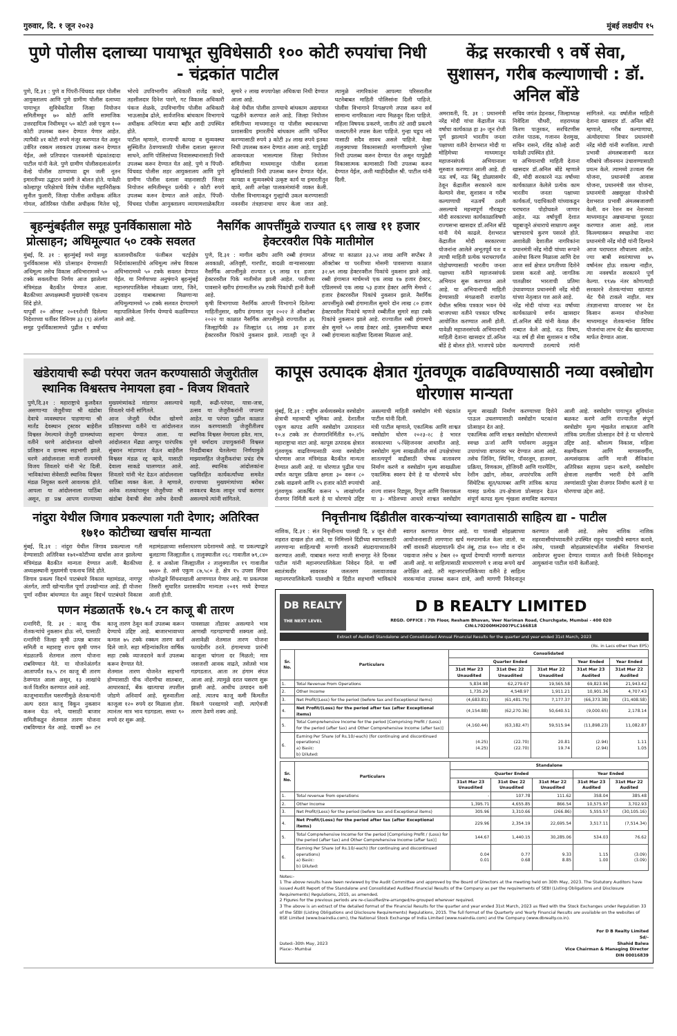गुरुवार, दि. १ जून २०२३ मुंबई लक्षदीप १५
पुणे पोलीस दलाच्या पायाभूत सुविधेसाठी १०० कोटी रुपयांचा निधी - चंद्रकांत पाटील
पुणे, दि.३१ : पुणे व पिंपरी-चिंचवड शहर पोलीस आयुक्तालय आणि पुणे ग्रामीण पोलीस दलाच्या पायाभूत सुविधेकरिता जिल्हा नियोजन समितीमधून ७० कोटी आणि सामाजिक उत्तरदायित्व निधीमधून ५० कोटी असे एकूण १०० कोटी उपलब्ध करुन देण्यात येणार आहेत. त्यापैकी ४१ कोटी रुपये मंजूर करण्यात येत असून उर्वरित रक्कम लवकरच उपलब्ध करुन देण्यात येईल, असे प्रतिपादन पालकमंत्री चंद्रकांतदादा पाटील यांनी केले. पुणे ग्रामीण पोलीसदलाअंतर्गत वेल्हे पोलीस ठाण्याच्या द्रुम जली नूतन इमारतीच्या उद्घाटन प्रसंगी ते बोलत होते. यावेळी कोल्हापूर परिक्षेत्राचे विशेष पोलीस महानिरीक्षक सुनील फुलारी, जिल्हा पोलीस अधीक्षक अंकित गोयल, अतिरिक्त पोलीस अधीक्षक मितेश घट्टे, भोरचे उपविभागीय अधिकारी राजेंद्र कचरे, तहसीलदार दिनेश पारगे, गट विकास अधिकारी पंकज शेळके, उपविभागीय पोलीस अधिकारी भाऊसाहेब ढोले, सार्वजनिक बांधकाम विभागाचे अधीक्षक अभियंता बप्पा बहीर आदी उपस्थित होते.
पाटील म्हणाले, राज्याची कायदा व सुव्यवस्था सुस्थितीत ठेवण्यासाठी पोलीस दलाला सुसज्ज साधने, आणि पोलिसांच्या निवासस्थानासाठी निधी उपलब्ध करुन देण्यात येत आहे. पुणे व पिंपरी-चिंचवड पोलीस शहर आयुक्तालय आणि पुणे ग्रामीण पोलीस दलाला वाहनासाठी जिल्हा नियोजन समितीमधून प्रत्येकी २ कोटी रुपये उपलब्ध करुन देण्यात आले आहेत. पिंपरी-चिंचवड पोलीस आयुक्तालय व्यायामशाळेकरिता सुमारे २ लाख रुपयापेक्षा अधिकचा निधी देण्यात आला आहे.
वेल्हे येथील पोलीस ठाण्याचे बांधकाम अद्ययावत पद्धतीने करण्यात आले आहे. जिल्हा नियोजन समितीच्या माध्यमातून या पोलीस स्थानकाच्या प्रशासकीय इमारतीचे बांधकाम आणि फर्निचर करण्यासाठी रुपये ३ कोटी ३४ लाख रुपये इतका निधी उपलब्ध करुन देण्यात आला आहे. यापुढेही आवश्यकता भासल्यास जिल्हा नियोजन समितीच्या माध्यमातून पोलीस दलाला सुविधांसाठी निधी उपलब्ध करुन देण्यात येईल. कायद्या व सुव्यवस्थेचे उत्कृष्ट कार्य या इमारतीतून व्हावे, अशी अपेक्षा पालकमंत्र्यांनी व्यक्त केली. पोलीस विभागाकडून गुन्ह्यांची उकल करण्यासाठी नवनवीन तंत्रज्ञानाचा वापर केला जात आहे. त्यामुळे नागरिकांना आपल्या परिसरातील घटनेबाबत माहिती पोलिसांना दिली पाहिजे. पोलीस विभागाने निःपक्षपणे तपास करुन सर्व सामान्य नागरिकाला न्याय मिळवून दिला पाहिजे. महिला विषयक प्रकरणे, जातीय तंटे आदी प्रकरणे जलदगतीने तपास केला पाहिजे. गुन्हा घडूच नये यासाठी सदैव सावध असले पाहिजे. वेल्हा तालुक्याच्या विकासासाठी मागणीप्रमाणे पुरेसा निधी उपलब्ध करुन देण्यात येत असून यापुढेही विकासात्मक कामासाठी निधी उपलब्ध करुन देण्यात येईल, अशी ग्वाहीदेखील श्री. पाटील यांनी दिली.
बृहन्मुंबईतील समूह पुनर्विकासाला मोठे प्रोत्साहन; अधिमूल्यात ५० टक्के सवलत
मुंबई, दि. ३१ : बृहन्मुंबई मध्ये समूह पुनर्विकासास मोठे प्रोत्साहन देण्यासाठी अधिमूल्य तसेच विकास अधिभारामध्ये ५० टक्के सवलतीचा निर्णय आज झालेल्या मंत्रिमंडळ बैठकीत घेण्यात आला. बैठकीच्या अध्यक्षस्थानी मुख्यमंत्री एकनाथ शिंदे होते.
यापूर्वी २० ऑगस्ट २०१९रोजी दिलेल्या निदेशाच्या धर्तीवर विनियम ३३ (९) अंतर्गत समूह पुनर्विकासामध्ये पुढील १ वर्षाच्या कालावधीकरिता फंजीबल चटईक्षेत्र निर्देशांकासाठीचे अधिमूल्य तसेच विकास अधिभारामध्ये ५० टक्के सवलत देण्यात येईल. या निर्णयाच्या अनुषंगाने बृहन्मुंबई महानगरपालिकेस मोकळ्या जागा, जिने, उदवाहन याबाबतच्या मिळणाऱ्या अधिमूल्यामध्ये ५० टक्के सलवत देण्यामागे महापालिकेला निर्णय घेण्याचे कळविण्यात आले आहे.
नैसर्गिक आपत्तींमुळे राज्यात ६९ लाख ११ हजार हेक्टरवरील पिके मातीमोल
पुणे, दि.३१ : मागील खरीप आणि रब्बी हंगामात अवकाळी, अतिवृष्टी, गारपीट, वादळी वाऱ्यासारख्या नैसर्गिक आपत्तींमुळे राज्यात ६९ लाख ११ हजार हेक्टरवरील पिके मातीमोल झाली आहेत. परतीच्या पावसाने खरीप हंगामातील ४७ टक्के पिकांची हानी केली आहे.
कृषी विभागाच्या नैसर्गिक आपत्ती विभागाने दिलेल्या माहितीनुसार, खरीप हंगामात जून २०२२ ते ऑक्टोबर २०२२ या काळात नैसर्गिक आपत्तीमुळे राज्यातील ३६ जिल्ह्यांपैकी ३४ जिल्ह्यांत ६६ लाख ३१ हजार हेक्टरवरील पिकांचे नुकसान झाले. त्यातही जून ते ऑगस्ट या काळात ३३.५२ लाख आणि सप्टेंबर ते ऑक्टोबर या परतीच्या मोसमी पावसाच्या काळात ३२.७९ लाख हेक्टरवरील पिकांचे नुकसान झाले आहे. रब्बी हंगामात मार्चमध्ये एक लाख १७ हजार हेक्टर, एप्रिलमध्ये एक लाख ५३ हजार हेक्टर आणि मेमध्ये ८ हजार हेक्टरवरील पिकांचे नुकसान झाले. नैसर्गिक आपत्तींमुळे रब्बी हंगामातील सुमारे दोन लाख ८० हजार हेक्टरवरील पिकांचे म्हणजे रब्बीतील सुमारे सहा टक्के पिकांचे नुकसान झाले आहे. राज्यातील रब्बी हंगामाचे क्षेत्र सुमारे ५० लाख हेक्टर आहे. नुकसानीच्या बाबत रब्बी हंगामाला काहीसा दिलासा मिळाला आहे.
केंद्र सरकारची ९ वर्षे सेवा, सुशासन, गरीब कल्याणाची : डॉ. अनिल बोंडे
अमरावती, दि. ३१ : प्रधानमंत्री नरेंद्र मोदी यांचा केंद्रातील नऊ वर्षाचा कार्यकाळ हा ३० जून रोजी पूर्ण झाल्याने भारतीय जनता पक्षाच्या वतीने देशभरात मोदी या मोहिमेच्या माध्यमातून महाजनसंपर्क अभियानाला सुरुवात करण्यात आली आहे. ही नऊ वर्ष, नऊ बिंदू डोळ्यासमोर ठेवून केंद्रातील सरकारने काम केल्याने सेवा, सुशासन व गरीब कल्याणाची नऊवर्षे ठरली असल्याचे महत्त्वपूर्ण गौरवद्गार मोदी सरकारच्या कार्यकाळाविषयी राज्यसभा खासदार डॉ.अनिल बोंडे यांनी येथे काढले. देशभरात केंद्रातील मोदी सरकारच्या योजनांना आलेले अभूतपूर्व यश व त्याची माहिती प्रत्येक घराघरापर्यंत पोहोचण्यासाठी भारतीय जनता पक्षाच्या वतीने महाजनसंपर्क अभियान सुरू करण्यात आले आहे. या अभियानाची माहिती देण्यासाठी मंगळवारी राजापेठ येथील श्रमिक पत्रकार भवन येथे भाजपच्या वतीने पत्रकार परिषद आयोजित करण्यात आली होती. यावेळी महाजनसंपर्क अभियानाची माहिती देताना खासदार डॉ.अनिल बोंडे हे बोलत होते. भाजपचे प्रदेश सचिव जयंत डेहनकर, जिल्हाध्यक्ष निवेदिता चौधरी, शहराध्यक्ष किरण पातुरकर, सरचिटणीस राजेश पाठक, गजानन देशमुख, सचिन रासने, रविंद्र कोल्हे आदी यावेळी उपस्थित होते.
या अभियानाची माहिती देताना खासदार डॉ.अनिल बोंडे म्हणाले की, मोदी सरकारने नऊ वर्षाच्या कार्यकाळात केलेले प्रत्येक काम भारतीय जनता पक्षाच्या कार्यकर्ता, पदाधिकारी यांच्याकडून घराघरात पोहोचवले जाणार आहेत. नऊ वर्षापूर्वी देशात चहूबाजूने अंधाराचे साम्राज्य असून भ्रष्टाचाराचे कुरण पसरले होते. अशावेळी देशातील नागरिकांना प्रधानमंत्री नरेंद्र मोदी यांच्या रूपाने आशेचा किरण मिळाला आणि देश आज सर्व क्षेत्रात प्रगतीच्या दिशेने प्रवास करतो आहे. जागतिक पातळीवर भारताची प्रतिमा उंचावण्यात प्रधानमंत्री नरेंद्र मोदी यांच्या नेतृत्वात यश आले आहे.
नरेंद्र मोदी यांच्या नऊ वर्षाच्या कार्यकाळाचे वर्णन खासदार डॉ.अनिल बोंडे यांनी केवळ तीन शब्दात केले आहे. नऊ विषय, नऊ वर्ष ही सेवा सुशासन व गरीब कल्याणाची ठरल्याचे त्यांनी सांगितले. नऊ वर्षातील माहिती देताना खासदार डॉ. अनिल बोंडे म्हणाले, गरीब कल्याणाचा, अंत्योदयाचा विचार प्रधानमंत्री नरेंद्र मोदी यांनी रुजविला. त्याची प्रभावी अंमलबजावणी करत गरिबांचे जीवनमान उंचावण्यासाठी प्रयत्न केले. त्यामध्ये उज्वला गॅस योजना, प्रधानमंत्री आवास योजना, प्रधानमंत्री जल योजना, प्रधानमंत्री अन्नसुरक्षा योजनेची देशभरात प्रभावी अंमलबजावणी केली. वन रेशन वन नेशनच्या माध्यमातून अन्नधान्याचा पुरवठा करण्यात आला आहे. लाल किल्ल्यावरून स्वच्छतेचा नारा प्रधानमंत्री नरेंद्र मोदी यांनी दिल्याने आज घराघरात शौचालय आहेत. ज्या बाबी स्वतंत्र्याच्या ७५ वर्षानंतर होऊ शकल्या नाहीत, त्या नववर्षात सरकारने पूर्ण केल्या. १९४७ नंतर कोणत्याही सरकारने शेतकऱ्यांच्या खात्यात थेट पैसे टाकले नाहीत. मात्र तंत्रज्ञानाच्या वापरावर भर देत किसान सन्मान योजनेच्या माध्यमातून शेतकऱ्यांना विविध योजनांचा लाभ थेट बँक खात्याच्या मार्फत देण्यात आला.
खंडेरायाची रूढी परंपरा जतन करण्यासाठी जेजुरीतील स्थानिक विश्वस्तच नेमायला हवा - विजय शिवतारे
पुणे,दि.३१ : महाराष्ट्राचे कुलदैवत असणाऱ्या जेजुरीच्या श्री खंडोबा देवाचे व्यवस्थापन पाहणाऱ्या श्री मार्तंड देवस्थान ट्रस्टवर बाहेरील विश्वस्त नेमल्याने जेजुरी ग्रामस्थांच्या वतीने धरणे आंदोलनात खोमणे प्रतिष्ठान व ग्रामस्थ सहभागी झाले. धरणे आंदोलनाला माजी राज्यमंत्री विजय शिवतारे यांनी भेट दिली. भाविकांच्या सेवेसाठी स्थानिक विश्वस्त मंडळ नियुक्त करणे आवश्यक होते. आपला या आंदोलनाला पाठिंबा असून, हा प्रश्न आपण राज्याच्या मुख्यमंत्र्यांकडे मांडणार असल्याचे शिवतारे यांनी सांगितले.
आज जेजुरी येथील खोमणे प्रतिष्ठानच्या वतीने या आंदोलनात सहभाग घेण्यात आला. या आंदोलनात मेंढ्या आणून पारंपरिक सुंबरान मांडण्यात येऊन बाहेरील विश्वस्त मंडळ रद्द व्हावे, यासाठी देवाला साकडे घालण्यात आले. शिवतारे यांनी भेट देऊन आंदोलनाला पाठिंबा व्यक्त केला. ते म्हणाले, अनेक शतकांपासून जेजुरीच्या श्री खंडोबा देवाची सेवा तसेच देवाची महती, रूढी-परंपरा, यात्रा-जत्रा, उत्सव या जेजुरीकरांनी जपल्या आहेत. या परंपरा पुढील काळात जतन करण्यासाठी जेजुरीतीलच स्थानिक विश्वस्त नेमायला हवेत. मात्र, पुणे धर्मादाय उपायुक्तांनी विश्वस्त निवडीबाबत घेतलेल्या निर्णयामुळे माझ्यासहित जेजुरीकरांचा प्रचंड रोष आहे. स्थानिक आंदोलकांना पक्षविरहित कार्यकर्त्यांच्या समवेत राज्याच्या मुख्यमंत्र्यांच्या बरोबर लवकरच बैठक लावून चर्चा करणार असल्याचे त्यांनी सांगितले.
नांदुरा येथील जिगाव प्रकल्पाला गती देणार; अतिरिक्त १७१० कोटीच्या खर्चास मान्यता
मुंबई, दि.३१ : नांदुरा येथील जिगाव प्रकल्पाला गती देण्यासाठी अतिरिक्त १७१०कोटीच्या खर्चास आज झालेल्या मंत्रिमंडळ बैठकीत मान्यता देण्यात आली. बैठकीच्या अध्यक्षस्थानी मुख्यमंत्री एकनाथ शिंदे होते.
जिगाव प्रकल्प विदर्भ पाटबंधारे विकास महामंडळ, नागपूर अंतर्गत, तापी खोऱ्यातील पूर्णा उपखोऱ्यात आहे. ही योजना पूर्णा नदीवर बांधण्यात येत असून विदर्भ पाटबंधारे विकास महामंडळाच्या सर्वसाधारण प्रदेशामध्ये आहे. या प्रकल्पाद्वारे बुलडाणा जिल्ह्यातील ६ तालुक्यातील २६८ गावातील ७९,८४० हे. व अकोला जिल्ह्यातील २ तालुक्यातील १९ गावातील ७७४० हे. असे एकुण ८७,५८० हे. क्षेत्र १५ उपसा सिंचन योजनेद्वारे सिंचनाखाली आणण्यात येणार आहे. या प्रकल्पास तिसरी सुधारित प्रशासकीय मान्यता २०१९ मध्ये देण्यात आली होती.
पणन मंडळातर्फे १७.५ टन काजू बी तारण
रत्नागिरी, दि. ३१ : काजू पीक शेतकऱ्यांचे नुकसान होऊ नये, यासाठी रत्नागिरी जिल्हा कृषी उत्पन्न बाजार समिती व महाराष्ट्र राज्य कृषी पणन मंडळातर्फे शेतमाल तारण योजना राबविण्यात येते. या योजनेअंतर्गत आतापर्यंत १७.५ टन काजू बी तारण ठेवण्यात आला असून, १३ लाखांचे कर्ज वितरित करण्यात आले आहे.
काजूभावातील घसरणीमुळे शेतकऱ्यांनी अल्प दरात काजू विकून नुकसान करून घेऊ नये, यासाठी बाजार समितीकडून शेतमाल तारण योजना राबविण्यात येत आहे. यावर्षी ७० टन काजू तारण ठेवून कर्ज उपलब्ध करून देण्याचे उद्दिष्ट आहे. बाजारभावाच्या कमाल ७५ टक्के रक्कम तारण कर्ज दिले जाते. सहा महिन्यांकरिता वार्षिक सहा टक्के व्याजदराने कर्ज उपलब्ध करून देण्यात येते.
शेतमाल तारण योजनेत सहभागी होण्यासाठी पीक नोंदणीचा सातबारा, आधारकार्ड, बँक खात्याचा तपशील जोडणे अनिवार्य आहे. सुरुवातीला काजूला १२० रुपये दर मिळाला होता. त्यानंतर मात्र भाव गडगडला. सध्या ९० रुपये दर सुरू आहे.
पावसाळा तोंडावर असल्याने भाव आणखी गडगडण्याची शक्यता आहे. अशावेळी शेतमाल तारण योजना फायदेशीर ठरते. हंगामाच्या प्रारंभी काजूला चांगला दर मिळतो; मात्र जसजशी आवक वाढते, तसेतसे भाव गडगडतात. आता तर हंगाम संपत आला आहे. त्यामुळे दरात घसरण सुरू झाली आहे. आधीच उत्पादन कमी आहे. त्यातच काजू कमी किमतीत विकणे परवडणारे नाही. त्याऐवजी तारण ठेवणे शक्य आहे.
कापूस उत्पादक क्षेत्रात गुंतवणूक वाढविण्यासाठी नव्या वस्त्रोद्योग धोरणास मान्यता
मुंबई, दि.३१ : राष्ट्रीय अर्थव्यवस्थेत वस्त्रोद्योग क्षेत्राची महत्त्वाची भूमिका आहे. देशातील एकूण कापड आणि वस्त्रोद्योग उत्पादनात १०.४ टक्के तर रोजगारनिर्मितीत १०.२% महाराष्ट्राचा वाटा आहे. कापूस उत्पादक क्षेत्रात गुंतवणूक वाढविण्यासाठी नव्या वस्त्रोद्योग धोरणास आज मंत्रिमंडळ बैठकीत मान्यता देण्यात आली आहे. या धोरणात पुढील पाच वर्षात कापूस प्रक्रिया क्षमता ३० वरून ८० टक्के वाढवणे आणि २५ हजार कोटी रुपयांची गुंतवणूक आकर्षित करून ५ लाखांपर्यंत रोजगार निर्मिती करणे हे या धोरणाचे उद्दिष्ट असल्याची माहिती वस्त्रोद्योग मंत्री चंद्रकांत पाटील यांनी दिली.
मंत्री पाटील म्हणाले, एकात्मिक आणि शाश्वत वस्त्रोद्योग धोरण २०२३-२८ हे भारत सरकारच्या ५-फ्हिजनवर आधारीत आहे. वस्त्रोद्योग मूल्य साखळीतील सर्व उपक्षेत्रांच्या सातत्यपूर्ण वाढीसाठी पोषक वातावरण निर्माण करणे व वस्त्रोद्योग मूल्य साखळीला एकात्मिक स्वरुप देणे हे या धोरणाचे ध्येय आहे.
राज्य शासन रिड्यूस, रियूज आणि रिसायकल या ३- मॉडेलच्या आधारे शाश्वत वस्त्रोद्योग मूल्य साखळी निर्माण करण्याच्या दिशेने पाऊल उचलण्यासाठी वस्त्रोद्योग घटकांना प्रोत्साहन देत आहे.
एकात्मिक आणि शाश्वत वस्त्रोद्योग धोरणामध्ये स्वच्छ ऊर्जा आणि पर्यावरण अनुकूल उपायांच्या वापरावर भर देण्यात आला आहे. तसेच जिनिंग, स्पिनिंग, पॉवरलूम, हातमाग, प्रक्रिया, विणकाम, होजियरी आणि गारमेंटिंग, रेशीम उद्योग, लोकर, अपारंपरिक आणि सिंथेटिक सूत/फायबर आणि तांत्रिक कापड यासह प्रत्येक उप-क्षेत्राला प्रोत्साहन देऊन संपूर्ण कापड मूल्य शृंखला समाविष्ट करण्यात आली आहे. वस्त्रोद्योग पायाभूत सुविधांना बळकट करणे आणि राज्यातील संपूर्ण वस्त्रोद्योग मूल्य शृंखलेत शाश्वतता आणि तांत्रिक प्रगतीला प्रोत्साहन देणे हे या धोरणाचे उद्दिष्ट आहे. कौशल्य विकास, महिला सक्षमीकरण आणि मागासवर्गीय, अल्पसंख्याक आणि माजी सैनिकांना अतिरिक्त सहाय्य प्रदान करणे, वस्त्रोद्योग क्षेत्राला लक्षणीय भरारी देणे आणि तरुणांसाठी पुरेसा रोजगार निर्माण करणे हे या धोरणाचा उद्देश आहे.
निवृत्तीनाथ दिंडीतील वारकऱ्यांच्या स्वागतासाठी साहित्य द्या - पाटील
नाशिक, दि.३१ : संत निवृत्तीनाथ पालखी दि. ४ जून रोजी शहरात दाखल होत आहे. या निमित्ताने दिंडीच्या स्वागतासाठी लागणाऱ्या साहित्याची मागणी वारकरी संप्रदायाच्यावतीने करण्यात आली. याबाबत मनपा माजी सभागृह नेते दिनकर पाटील यांनी महानगरपालिकेला निवेदन दिले. या वर्षी स्वातंत्र्यवीर सावरकर जलतरण तलावाजवळ महानगरपालिकेतर्फे पालखीचे व दिंडीत सहभागी भाविकांचे स्वागत करण्यात येणार आहे. या पालखी सोहळ्याच्या आयोजनासाठी लागणारा खर्च मनपामार्फत केला जातो. या वर्षी वारकरी संप्रदायातर्फे दोन तंबू, टाळ १०० जोड व दोन पखवाज तसेच ४ टेबल २० खुर्च्या देण्याची मागणी करण्यात आली आहे. या साहित्यासाठी साधारणपणे १ लाख रूपये खर्च अपेक्षित आहे. तरी महानगरपालिकेच्या वतीने हे साहित्य वारकऱ्यांना उपलब्ध करून द्यावे, अशी मागणी निवेदनातून करण्यात आली आहे. तसेच नाशिक नाशिक शहरवासीयांच्यावतीने उपस्थित राहून पालखीचे स्वागत करावे, तसेच, पालखी सोहळ्यासंदर्भातील संबंधित विभागांना आदेशपर सुचना देण्यात याव्यात अशी विनंती निवेदनातून आयुक्तांना पाटील यांनी केलीआहे.
DB REALTY
THE NEXT LEVEL
D B REALTY LIMITED
REGD. OFFICE : 7th Floor, Resham Bhavan, Veer Nariman Road, Churchgate, Mumbai - 400 020
CIN:L70200MH2007PLC166818
Extract of Audited Standalone and Consolidated Annual Financial Results for the quarter and year ended 31st March, 2023
(Rs. in Lacs other than EPS)
| Sr. No. | Particulars | Consolidated | | | | |
| --- | --- | --- | --- | --- | --- | --- |
| | | Quarter Ended | | | Year Ended | Year Ended |
| | | 31st Mar 23 Unaudited | 31st Dec 22 Unaudited | 31st Mar 22 Unaudited | 31st Mar 23 Audited | 31st Mar 22 Audited |
| 1. | Total Revenue From Operations | 5,834.98 | 62,279.67 | 19,565.58 | 69,823.96 | 21,943.42 |
| 2. | Other Income | 1,735.29 | 4,548.97 | 1,911.21 | 10,901.36 | 4,707.43 |
| 3. | Net Profit/(Loss) for the period (before tax and Exceptional items) | (4,683.81) | (61,481.75) | 7,177.37 | (66,373.38) | (31,408.58) |
| 4. | Net Profit/(Loss) for the period after tax (after Exceptional items) | (4,154.88) | (62,270.36) | 50,640.51 | (9,000.65) | 2,178.14 |
| 5. | Total Comprehensive Income for the period [Comprising Profit / (Loss) for the period (after tax) and Other Comprehensive Income (after tax)] | (4,160.44) | (63,182.47) | 59,515.94 | (11,898.23) | 11,082.87 |
| 6. | Earning Per Share (of Rs.10/-each) (for continuing and discontinued operations) a) Basic: b) Diluted: | (4.25) (4.25) | (22.70) (22.70) | 20.81 19.74 | (2.94) (2.94) | 1.11 1.05 |
| Sr. No. | Particulars | Standalone | | | | |
| --- | --- | --- | --- | --- | --- | --- |
| | | Quarter Ended | | | Year Ended | |
| | | 31st Mar 23 Unaudited | 31st Dec 22 Unaudited | 31st Mar 22 Unaudited | 31st Mar 23 Audited | 31st Mar 22 Audited |
| 1. | Total revenue from operations | - | 107.78 | 111.62 | 358.04 | 385.48 |
| 2. | Other Income | 1,395.71 | 4,655.85 | 866.54 | 10,575.97 | 3,702.93 |
| 3. | Net Profit/(Loss) for the period (before tax and Exceptional items) | 305.96 | 3,310.66 | (266.86) | 5,555.57 | (30,105.16) |
| 4. | Net Profit/(Loss) for the period after tax (after Exceptional items) | 229.96 | 2,354.19 | 22,695.54 | 3,517.11 | (7,514.34) |
| 5. | Total Comprehensive Income for the period [Comprising Profit / (Loss) for the period (after tax) and Other Comprehensive Income (after tax)] | 144.67 | 1,440.15 | 30,285.06 | 534.03 | 76.62 |
| 6. | Earning Per Share (of Rs.10/-each) (for continuing and discontinued operations) a) Basic: b) Diluted: | 0.04 0.01 | 0.77 0.68 | 9.33 8.85 | 1.15 1.00 | (3.09) (3.09) |
Notes:-
1 The above results have been reviewed by the Audit Committee and approved by the Board of Directors at the meeting held on 30th May, 2023. The Statutory Auditors have issued Audit Report of the Standalone and Consolidated Audited Financial Results of the Company as per the requirements of SEBI (Listing Obligations and Disclosure Requirements) Regulations, 2015, as amended.
2 Figures for the previous periods are re-classified/re-arranged/re-grouped wherever required.
3 The above is an extract of the detailed format of the Financial Results for the quarter and year ended 31st March, 2023 as filed with the Stock Exchanges under Regulation 33 of the SEBI (Listing Obligations and Disclosure Requirements) Regulations, 2015. The full format of the Quarterly and Yearly Financial Results are available on the websites of BSE Limited (www.bseindia.com), the National Stock Exchange of India Limited (www.nseindia.com) and the Company (www.dbrealty.co.in).
Dated:-30th May, 2023
Place:- Mumbai
For D B Realty Limited
Sd/-
Shahid Balwa
Vice Chairman & Managing Director
DIN 00016839